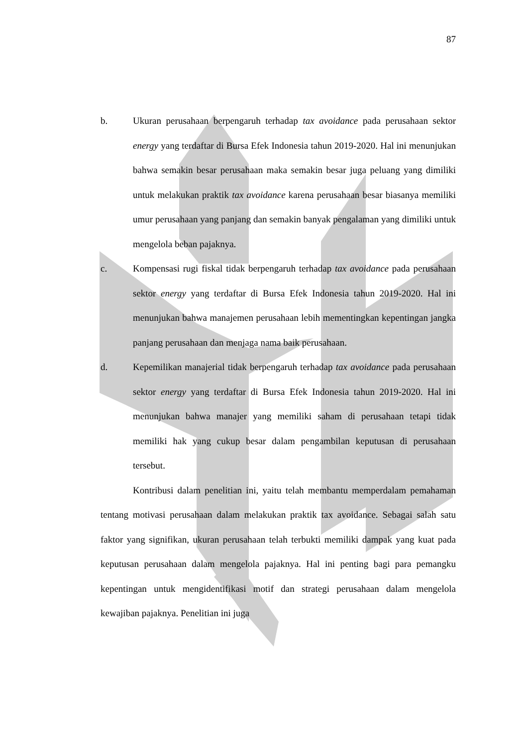87
b. Ukuran perusahaan berpengaruh terhadap tax avoidance pada perusahaan sektor energy yang terdaftar di Bursa Efek Indonesia tahun 2019-2020. Hal ini menunjukan bahwa semakin besar perusahaan maka semakin besar juga peluang yang dimiliki untuk melakukan praktik tax avoidance karena perusahaan besar biasanya memiliki umur perusahaan yang panjang dan semakin banyak pengalaman yang dimiliki untuk mengelola beban pajaknya.
c. Kompensasi rugi fiskal tidak berpengaruh terhadap tax avoidance pada perusahaan sektor energy yang terdaftar di Bursa Efek Indonesia tahun 2019-2020. Hal ini menunjukan bahwa manajemen perusahaan lebih mementingkan kepentingan jangka panjang perusahaan dan menjaga nama baik perusahaan.
d. Kepemilikan manajerial tidak berpengaruh terhadap tax avoidance pada perusahaan sektor energy yang terdaftar di Bursa Efek Indonesia tahun 2019-2020. Hal ini menunjukan bahwa manajer yang memiliki saham di perusahaan tetapi tidak memiliki hak yang cukup besar dalam pengambilan keputusan di perusahaan tersebut.
Kontribusi dalam penelitian ini, yaitu telah membantu memperdalam pemahaman tentang motivasi perusahaan dalam melakukan praktik tax avoidance. Sebagai salah satu faktor yang signifikan, ukuran perusahaan telah terbukti memiliki dampak yang kuat pada keputusan perusahaan dalam mengelola pajaknya. Hal ini penting bagi para pemangku kepentingan untuk mengidentifikasi motif dan strategi perusahaan dalam mengelola kewajiban pajaknya. Penelitian ini juga